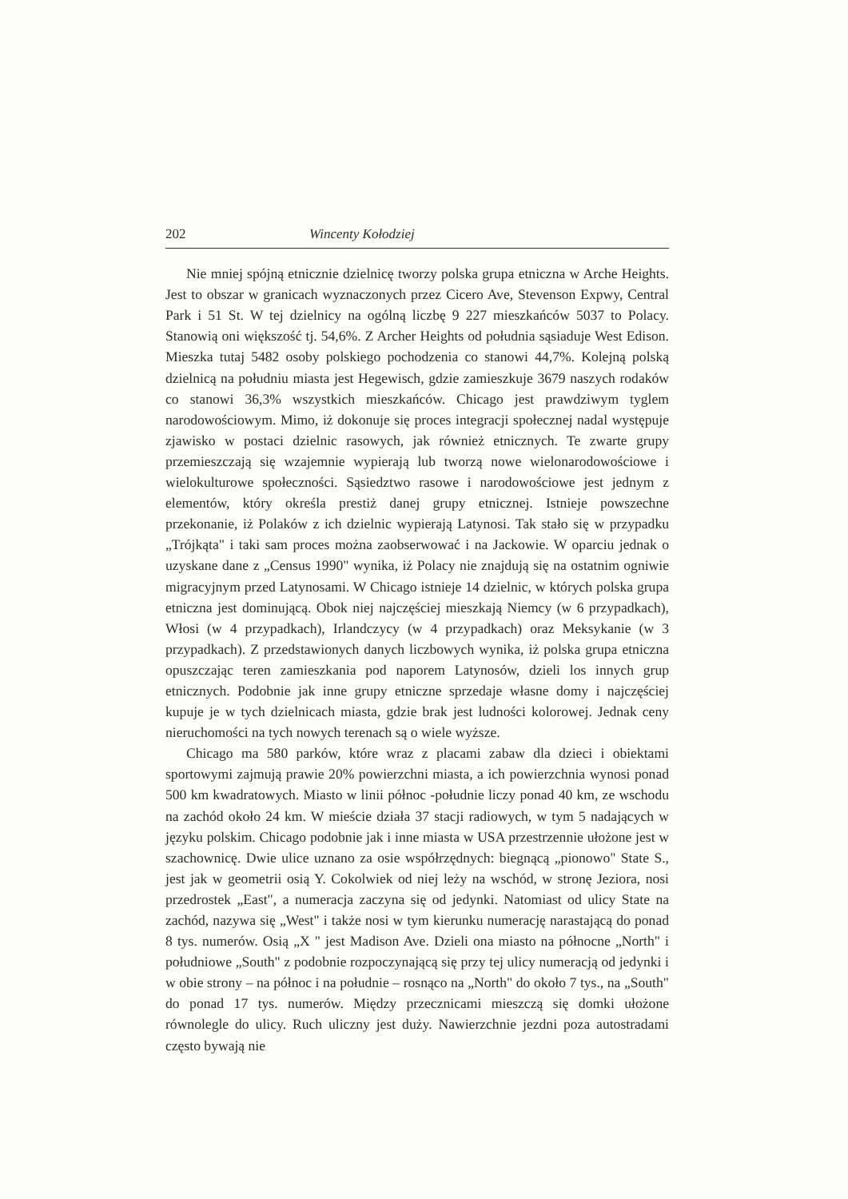202 Wincenty Kołodziej
Nie mniej spójną etnicznie dzielnicę tworzy polska grupa etniczna w Arche Heights. Jest to obszar w granicach wyznaczonych przez Cicero Ave, Stevenson Expwy, Central Park i 51 St. W tej dzielnicy na ogólną liczbę 9 227 mieszkańców 5037 to Polacy. Stanowią oni większość tj. 54,6%. Z Archer Heights od południa sąsiaduje West Edison. Mieszka tutaj 5482 osoby polskiego pochodzenia co stanowi 44,7%. Kolejną polską dzielnicą na południu miasta jest Hegewisch, gdzie zamieszkuje 3679 naszych rodaków co stanowi 36,3% wszystkich mieszkańców. Chicago jest prawdziwym tyglem narodowościowym. Mimo, iż dokonuje się proces integracji społecznej nadal występuje zjawisko w postaci dzielnic rasowych, jak również etnicznych. Te zwarte grupy przemieszczają się wzajemnie wypierają lub tworzą nowe wielonarodowościowe i wielokulturowe społeczności. Sąsiedztwo rasowe i narodowościowe jest jednym z elementów, który określa prestiż danej grupy etnicznej. Istnieje powszechne przekonanie, iż Polaków z ich dzielnic wypierają Latynosi. Tak stało się w przypadku „Trójkąta" i taki sam proces można zaobserwować i na Jackowie. W oparciu jednak o uzyskane dane z „Census 1990" wynika, iż Polacy nie znajdują się na ostatnim ogniwie migracyjnym przed Latynosami. W Chicago istnieje 14 dzielnic, w których polska grupa etniczna jest dominującą. Obok niej najczęściej mieszkają Niemcy (w 6 przypadkach), Włosi (w 4 przypadkach), Irlandczycy (w 4 przypadkach) oraz Meksykanie (w 3 przypadkach). Z przedstawionych danych liczbowych wynika, iż polska grupa etniczna opuszczając teren zamieszkania pod naporem Latynosów, dzieli los innych grup etnicznych. Podobnie jak inne grupy etniczne sprzedaje własne domy i najczęściej kupuje je w tych dzielnicach miasta, gdzie brak jest ludności kolorowej. Jednak ceny nieruchomości na tych nowych terenach są o wiele wyższe.
Chicago ma 580 parków, które wraz z placami zabaw dla dzieci i obiektami sportowymi zajmują prawie 20% powierzchni miasta, a ich powierzchnia wynosi ponad 500 km kwadratowych. Miasto w linii północ -południe liczy ponad 40 km, ze wschodu na zachód około 24 km. W mieście działa 37 stacji radiowych, w tym 5 nadających w języku polskim. Chicago podobnie jak i inne miasta w USA przestrzennie ułożone jest w szachownicę. Dwie ulice uznano za osie współrzędnych: biegnącą „pionowo" State S., jest jak w geometrii osią Y. Cokolwiek od niej leży na wschód, w stronę Jeziora, nosi przedrostek „East", a numeracja zaczyna się od jedynki. Natomiast od ulicy State na zachód, nazywa się „West" i także nosi w tym kierunku numerację narastającą do ponad 8 tys. numerów. Osią „X " jest Madison Ave. Dzieli ona miasto na północne „North" i południowe „South" z podobnie rozpoczynającą się przy tej ulicy numeracją od jedynki i w obie strony – na północ i na południe – rosnąco na „North" do około 7 tys., na „South" do ponad 17 tys. numerów. Między przecznicami mieszczą się domki ułożone równolegle do ulicy. Ruch uliczny jest duży. Nawierzchnie jezdni poza autostradami często bywają nie